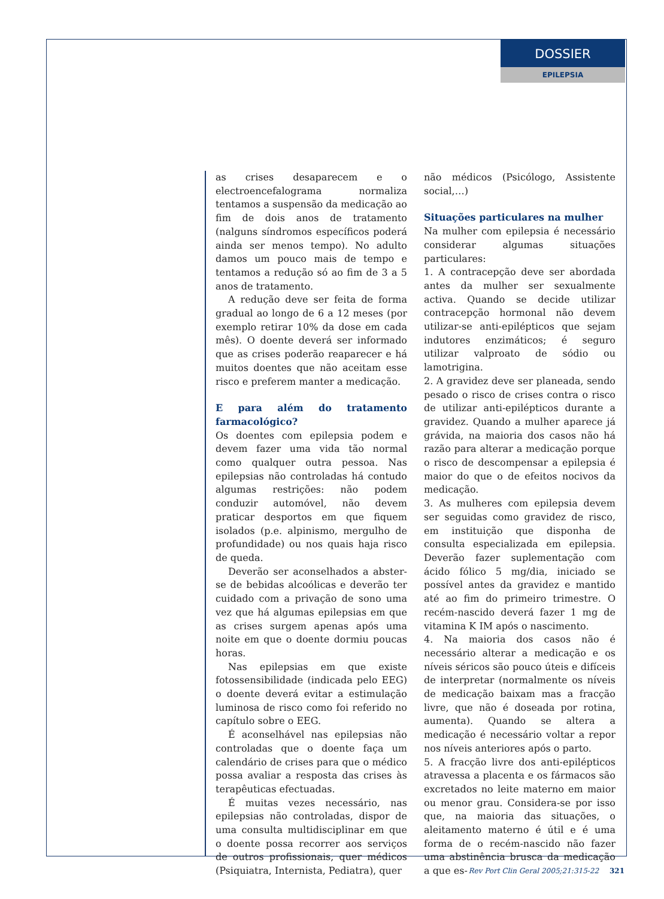DOSSIER
EPILEPSIA
as crises desaparecem e o electroencefalograma normaliza tentamos a suspensão da medicação ao fim de dois anos de tratamento (nalguns síndromos específicos poderá ainda ser menos tempo). No adulto damos um pouco mais de tempo e tentamos a redução só ao fim de 3 a 5 anos de tratamento.
A redução deve ser feita de forma gradual ao longo de 6 a 12 meses (por exemplo retirar 10% da dose em cada mês). O doente deverá ser informado que as crises poderão reaparecer e há muitos doentes que não aceitam esse risco e preferem manter a medicação.
E para além do tratamento farmacológico?
Os doentes com epilepsia podem e devem fazer uma vida tão normal como qualquer outra pessoa. Nas epilepsias não controladas há contudo algumas restrições: não podem conduzir automóvel, não devem praticar desportos em que fiquem isolados (p.e. alpinismo, mergulho de profundidade) ou nos quais haja risco de queda.
Deverão ser aconselhados a abster-se de bebidas alcoólicas e deverão ter cuidado com a privação de sono uma vez que há algumas epilepsias em que as crises surgem apenas após uma noite em que o doente dormiu poucas horas.
Nas epilepsias em que existe fotossensibilidade (indicada pelo EEG) o doente deverá evitar a estimulação luminosa de risco como foi referido no capítulo sobre o EEG.
É aconselhável nas epilepsias não controladas que o doente faça um calendário de crises para que o médico possa avaliar a resposta das crises às terapêuticas efectuadas.
É muitas vezes necessário, nas epilepsias não controladas, dispor de uma consulta multidisciplinar em que o doente possa recorrer aos serviços de outros profissionais, quer médicos (Psiquiatra, Internista, Pediatra), quer
não médicos (Psicólogo, Assistente social,…)
Situações particulares na mulher
Na mulher com epilepsia é necessário considerar algumas situações particulares:
1. A contracepção deve ser abordada antes da mulher ser sexualmente activa. Quando se decide utilizar contracepção hormonal não devem utilizar-se anti-epilépticos que sejam indutores enzimáticos; é seguro utilizar valproato de sódio ou lamotrigina.
2. A gravidez deve ser planeada, sendo pesado o risco de crises contra o risco de utilizar anti-epilépticos durante a gravidez. Quando a mulher aparece já grávida, na maioria dos casos não há razão para alterar a medicação porque o risco de descompensar a epilepsia é maior do que o de efeitos nocivos da medicação.
3. As mulheres com epilepsia devem ser seguidas como gravidez de risco, em instituição que disponha de consulta especializada em epilepsia. Deverão fazer suplementação com ácido fólico 5 mg/dia, iniciado se possível antes da gravidez e mantido até ao fim do primeiro trimestre. O recém-nascido deverá fazer 1 mg de vitamina K IM após o nascimento.
4. Na maioria dos casos não é necessário alterar a medicação e os níveis séricos são pouco úteis e difíceis de interpretar (normalmente os níveis de medicação baixam mas a fracção livre, que não é doseada por rotina, aumenta). Quando se altera a medicação é necessário voltar a repor nos níveis anteriores após o parto.
5. A fracção livre dos anti-epilépticos atravessa a placenta e os fármacos são excretados no leite materno em maior ou menor grau. Considera-se por isso que, na maioria das situações, o aleitamento materno é útil e é uma forma de o recém-nascido não fazer uma abstinência brusca da medicação a que es-
Rev Port Clin Geral 2005;21:315-22 321